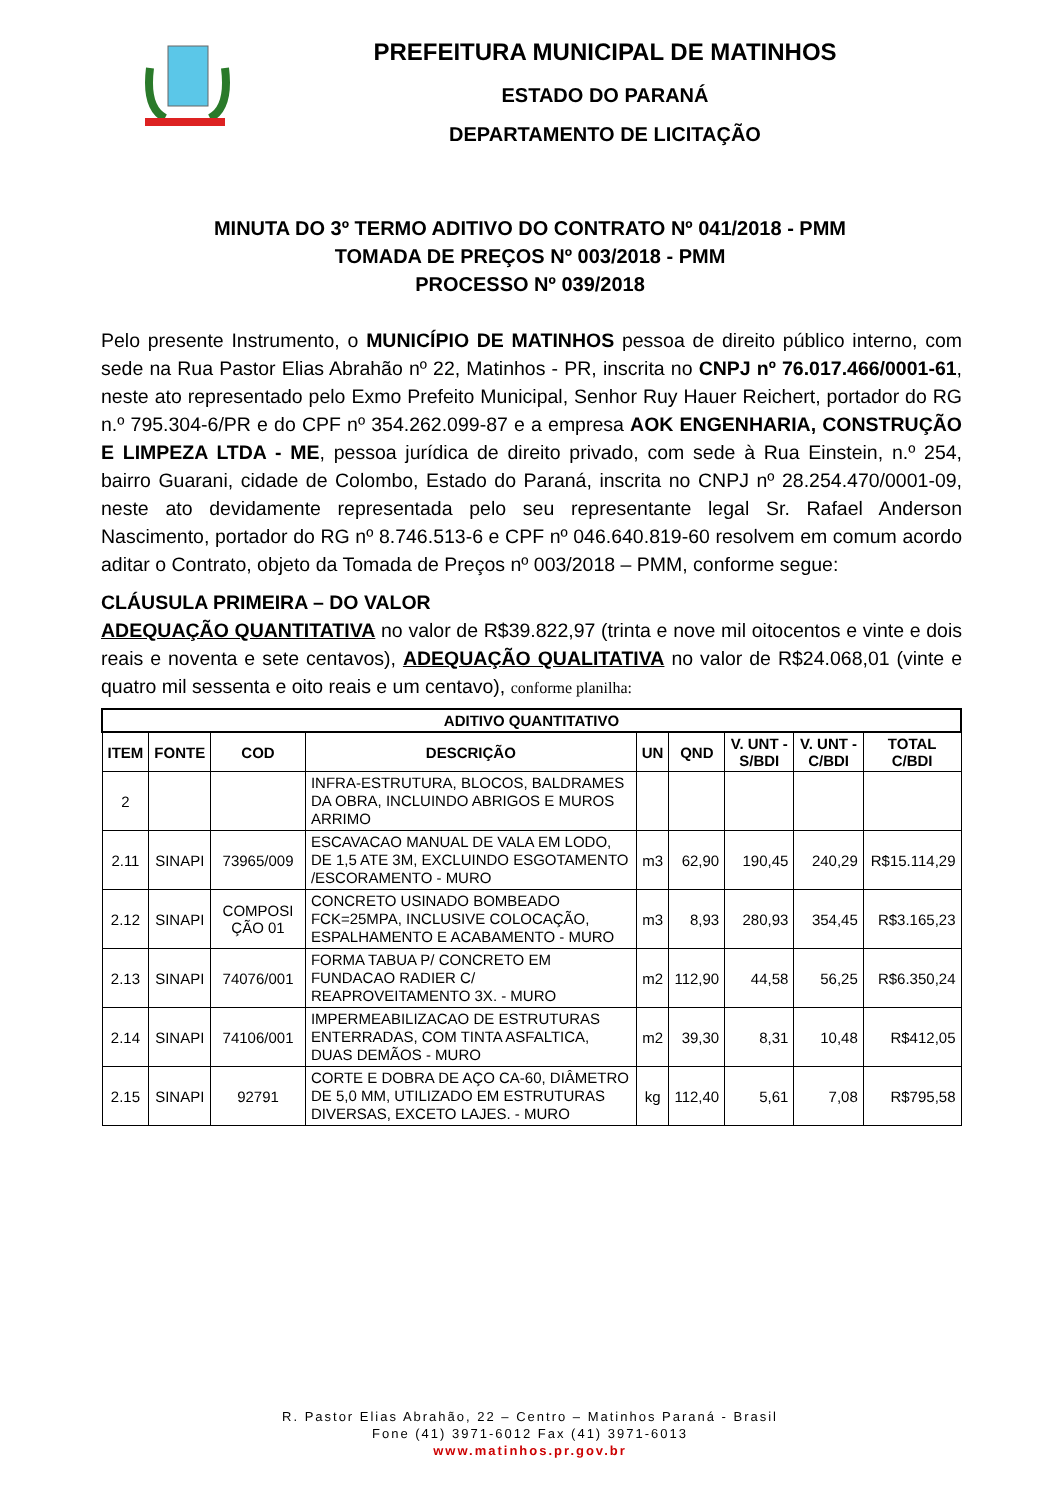PREFEITURA MUNICIPAL DE MATINHOS
ESTADO DO PARANÁ
DEPARTAMENTO DE LICITAÇÃO
MINUTA DO 3º TERMO ADITIVO DO CONTRATO Nº 041/2018 - PMM
TOMADA DE PREÇOS Nº 003/2018 - PMM
PROCESSO Nº 039/2018
Pelo presente Instrumento, o MUNICÍPIO DE MATINHOS pessoa de direito público interno, com sede na Rua Pastor Elias Abrahão nº 22, Matinhos - PR, inscrita no CNPJ nº 76.017.466/0001-61, neste ato representado pelo Exmo Prefeito Municipal, Senhor Ruy Hauer Reichert, portador do RG n.º 795.304-6/PR e do CPF nº 354.262.099-87 e a empresa AOK ENGENHARIA, CONSTRUÇÃO E LIMPEZA LTDA - ME, pessoa jurídica de direito privado, com sede à Rua Einstein, n.º 254, bairro Guarani, cidade de Colombo, Estado do Paraná, inscrita no CNPJ nº 28.254.470/0001-09, neste ato devidamente representada pelo seu representante legal Sr. Rafael Anderson Nascimento, portador do RG nº 8.746.513-6 e CPF nº 046.640.819-60 resolvem em comum acordo aditar o Contrato, objeto da Tomada de Preços nº 003/2018 – PMM, conforme segue:
CLÁUSULA PRIMEIRA – DO VALOR
ADEQUAÇÃO QUANTITATIVA no valor de R$39.822,97 (trinta e nove mil oitocentos e vinte e dois reais e noventa e sete centavos), ADEQUAÇÃO QUALITATIVA no valor de R$24.068,01 (vinte e quatro mil sessenta e oito reais e um centavo), conforme planilha:
| ADITIVO QUANTITATIVO | | | | | | | | |
| --- | --- | --- | --- | --- | --- | --- | --- | --- |
| ITEM | FONTE | COD | DESCRIÇÃO | UN | QND | V. UNT - S/BDI | V. UNT - C/BDI | TOTAL C/BDI |
| 2 | | | INFRA-ESTRUTURA, BLOCOS, BALDRAMES DA OBRA, INCLUINDO ABRIGOS E MUROS ARRIMO | | | | | |
| 2.11 | SINAPI | 73965/009 | ESCAVACAO MANUAL DE VALA EM LODO, DE 1,5 ATE 3M, EXCLUINDO ESGOTAMENTO /ESCORAMENTO - MURO | m3 | 62,90 | 190,45 | 240,29 | R$15.114,29 |
| 2.12 | SINAPI | COMPOSI ÇÃO 01 | CONCRETO USINADO BOMBEADO FCK=25MPA, INCLUSIVE COLOCAÇÃO, ESPALHAMENTO E ACABAMENTO - MURO | m3 | 8,93 | 280,93 | 354,45 | R$3.165,23 |
| 2.13 | SINAPI | 74076/001 | FORMA TABUA P/ CONCRETO EM FUNDACAO RADIER C/ REAPROVEITAMENTO 3X. - MURO | m2 | 112,90 | 44,58 | 56,25 | R$6.350,24 |
| 2.14 | SINAPI | 74106/001 | IMPERMEABILIZACAO DE ESTRUTURAS ENTERRADAS, COM TINTA ASFALTICA, DUAS DEMÃOS - MURO | m2 | 39,30 | 8,31 | 10,48 | R$412,05 |
| 2.15 | SINAPI | 92791 | CORTE E DOBRA DE AÇO CA-60, DIÂMETRO DE 5,0 MM, UTILIZADO EM ESTRUTURAS DIVERSAS, EXCETO LAJES. - MURO | kg | 112,40 | 5,61 | 7,08 | R$795,58 |
R. Pastor Elias Abrahão, 22 – Centro – Matinhos Paraná - Brasil
Fone (41) 3971-6012 Fax (41) 3971-6013
www.matinhos.pr.gov.br